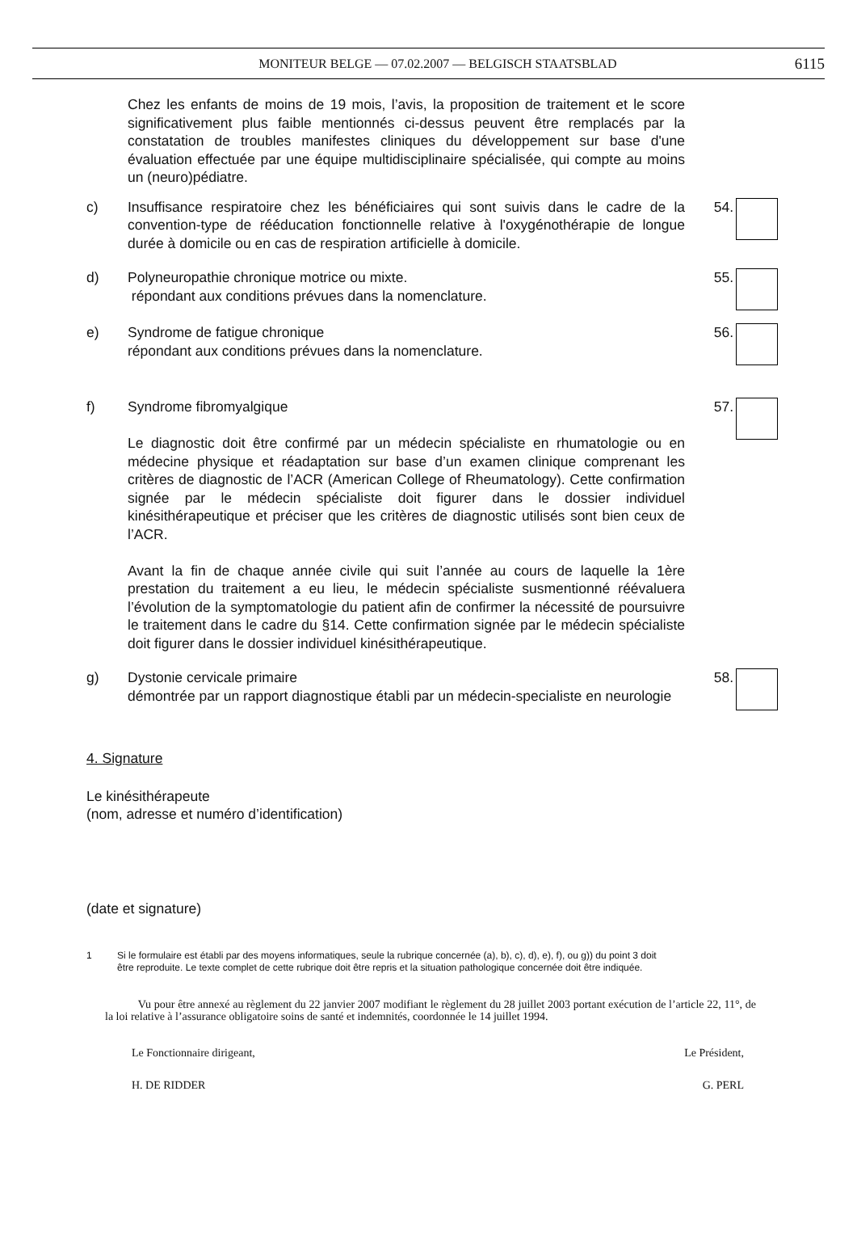MONITEUR BELGE — 07.02.2007 — BELGISCH STAATSBLAD 6115
Chez les enfants de moins de 19 mois, l’avis, la proposition de traitement et le score significativement plus faible mentionnés ci-dessus peuvent être remplacés par la constatation de troubles manifestes cliniques du développement sur base d'une évaluation effectuée par une équipe multidisciplinaire spécialisée, qui compte au moins un (neuro)pédiatre.
c) Insuffisance respiratoire chez les bénéficiaires qui sont suivis dans le cadre de la convention-type de rééducation fonctionnelle relative à l'oxygénothérapie de longue durée à domicile ou en cas de respiration artificielle à domicile.
54.
d) Polyneuropathie chronique motrice ou mixte.
répondant aux conditions prévues dans la nomenclature.
55.
e) Syndrome de fatigue chronique
répondant aux conditions prévues dans la nomenclature.
56.
f) Syndrome fibromyalgique
Le diagnostic doit être confirmé par un médecin spécialiste en rhumatologie ou en médecine physique et réadaptation sur base d’un examen clinique comprenant les critères de diagnostic de l’ACR (American College of Rheumatology). Cette confirmation signée par le médecin spécialiste doit figurer dans le dossier individuel kinésithérapeutique et préciser que les critères de diagnostic utilisés sont bien ceux de l’ACR.
Avant la fin de chaque année civile qui suit l’année au cours de laquelle la 1ère prestation du traitement a eu lieu, le médecin spécialiste susmentionné réévaluera l’évolution de la symptomatologie du patient afin de confirmer la nécessité de poursuivre le traitement dans le cadre du §14. Cette confirmation signée par le médecin spécialiste doit figurer dans le dossier individuel kinésithérapeutique.
57.
g) Dystonie cervicale primaire
démontrée par un rapport diagnostique établi par un médecin-specialiste en neurologie
58.
4. Signature
Le kinésithérapeute
(nom, adresse et numéro d’identification)
(date et signature)
1 Si le formulaire est établi par des moyens informatiques, seule la rubrique concernée (a), b), c), d), e), f), ou g)) du point 3 doit être reproduite. Le texte complet de cette rubrique doit être repris et la situation pathologique concernée doit être indiquée.
Vu pour être annexé au règlement du 22 janvier 2007 modifiant le règlement du 28 juillet 2003 portant exécution de l’article 22, 11°, de la loi relative à l’assurance obligatoire soins de santé et indemnités, coordonnée le 14 juillet 1994.
Le Fonctionnaire dirigeant, Le Président,
H. DE RIDDER G. PERL